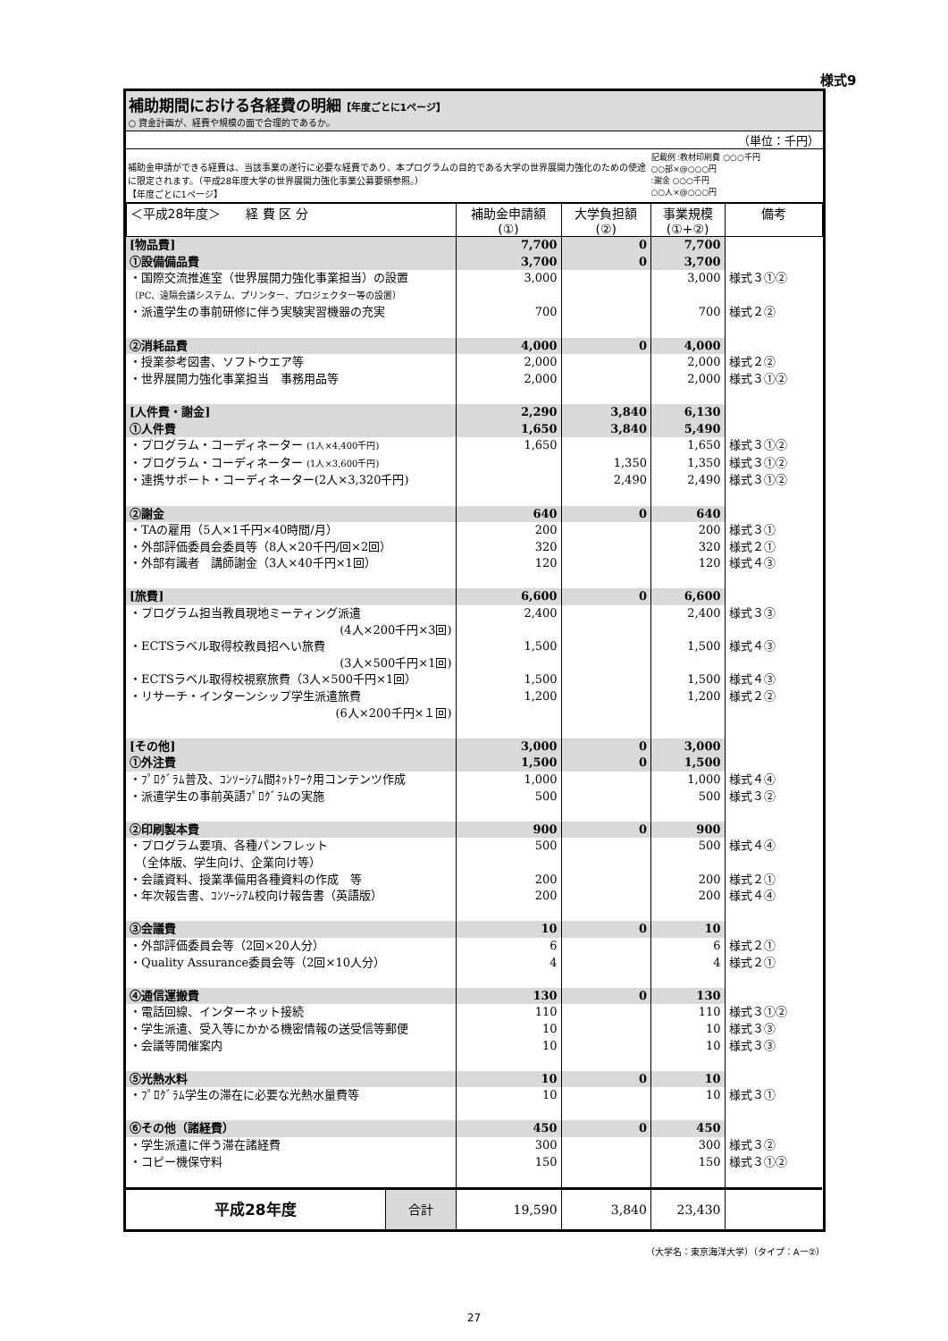様式9
補助期間における各経費の明細【年度ごとに1ページ】
○ 資金計画が、経費や規模の面で合理的であるか。
（単位：千円）
補助金申請ができる経費は、当該事業の遂行に必要な経費であり、本プログラムの目的である大学の世界展開力強化のための使途に限定されます。（平成28年度大学の世界展開力強化事業公募要領参照。）
【年度ごとに1ページ】
記載例 :教材印刷費 ○○○千円
○○部×@○○○円
:謝金 ○○○千円
○○人×@○○○円
| ＜平成28年度＞ 経 費 区 分 | 補助金申請額 (①) | 大学負担額 (②) | 事業規模 (①+②) | 備考 |
| --- | --- | --- | --- | --- |
| [物品費] | 7,700 | 0 | 7,700 | |
| ①設備備品費 | 3,700 | 0 | 3,700 | |
| ・国際交流推進室（世界展開力強化事業担当）の設置 （PC、遠隔会議システム、プリンター、プロジェクター等の設置） | 3,000 | | 3,000 | 様式３①② |
| ・派遣学生の事前研修に伴う実験実習機器の充実 | 700 | | 700 | 様式２② |
| ②消耗品費 | 4,000 | 0 | 4,000 | |
| ・授業参考図書、ソフトウエア等 | 2,000 | | 2,000 | 様式２② |
| ・世界展開力強化事業担当 事務用品等 | 2,000 | | 2,000 | 様式３①② |
| [人件費・謝金] | 2,290 | 3,840 | 6,130 | |
| ①人件費 | 1,650 | 3,840 | 5,490 | |
| ・プログラム・コーディネーター (1人×4,400千円) | 1,650 | | 1,650 | 様式３①② |
| ・プログラム・コーディネーター (1人×3,600千円) | | 1,350 | 1,350 | 様式３①② |
| ・連携サポート・コーディネーター(2人×3,320千円) | | 2,490 | 2,490 | 様式３①② |
| ②謝金 | 640 | 0 | 640 | |
| ・TAの雇用（5人×1千円×40時間/月） | 200 | | 200 | 様式３① |
| ・外部評価委員会委員等（8人×20千円/回×2回） | 320 | | 320 | 様式２① |
| ・外部有識者 講師謝金（3人×40千円×1回） | 120 | | 120 | 様式４③ |
| [旅費] | 6,600 | 0 | 6,600 | |
| ・プログラム担当教員現地ミーティング派遣 (4人×200千円×3回) | 2,400 | | 2,400 | 様式３③ |
| ・ECTSラベル取得校教員招へい旅費 (3人×500千円×1回) | 1,500 | | 1,500 | 様式４③ |
| ・ECTSラベル取得校視察旅費（3人×500千円×1回） | 1,500 | | 1,500 | 様式４③ |
| ・リサーチ・インターンシップ学生派遣旅費 (6人×200千円×１回) | 1,200 | | 1,200 | 様式２② |
| [その他] | 3,000 | 0 | 3,000 | |
| ①外注費 | 1,500 | 0 | 1,500 | |
| ・ﾌﾟﾛｸﾞﾗﾑ普及、ｺﾝｿｰｼｱﾑ間ﾈｯﾄﾜｰｸ用コンテンツ作成 | 1,000 | | 1,000 | 様式４④ |
| ・派遣学生の事前英語ﾌﾟﾛｸﾞﾗﾑの実施 | 500 | | 500 | 様式３② |
| ②印刷製本費 | 900 | 0 | 900 | |
| ・プログラム要項、各種パンフレット （全体版、学生向け、企業向け等） | 500 | | 500 | 様式４④ |
| ・会議資料、授業準備用各種資料の作成 等 | 200 | | 200 | 様式２① |
| ・年次報告書、ｺﾝｿｰｼｱﾑ校向け報告書（英語版） | 200 | | 200 | 様式４④ |
| ③会議費 | 10 | 0 | 10 | |
| ・外部評価委員会等（2回×20人分） | 6 | | 6 | 様式２① |
| ・Quality Assurance委員会等（2回×10人分） | 4 | | 4 | 様式２① |
| ④通信運搬費 | 130 | 0 | 130 | |
| ・電話回線、インターネット接続 | 110 | | 110 | 様式３①② |
| ・学生派遣、受入等にかかる機密情報の送受信等郵便 | 10 | | 10 | 様式３③ |
| ・会議等開催案内 | 10 | | 10 | 様式３③ |
| ⑤光熱水料 | 10 | 0 | 10 | |
| ・ﾌﾟﾛｸﾞﾗﾑ学生の滞在に必要な光熱水量費等 | 10 | | 10 | 様式３① |
| ⑥その他（諸経費） | 450 | 0 | 450 | |
| ・学生派遣に伴う滞在諸経費 | 300 | | 300 | 様式３② |
| ・コピー機保守料 | 150 | | 150 | 様式３①② |
| 平成28年度 合計 | 19,590 | 3,840 | 23,430 | |
（大学名：東京海洋大学）（タイプ：Aー②）
27